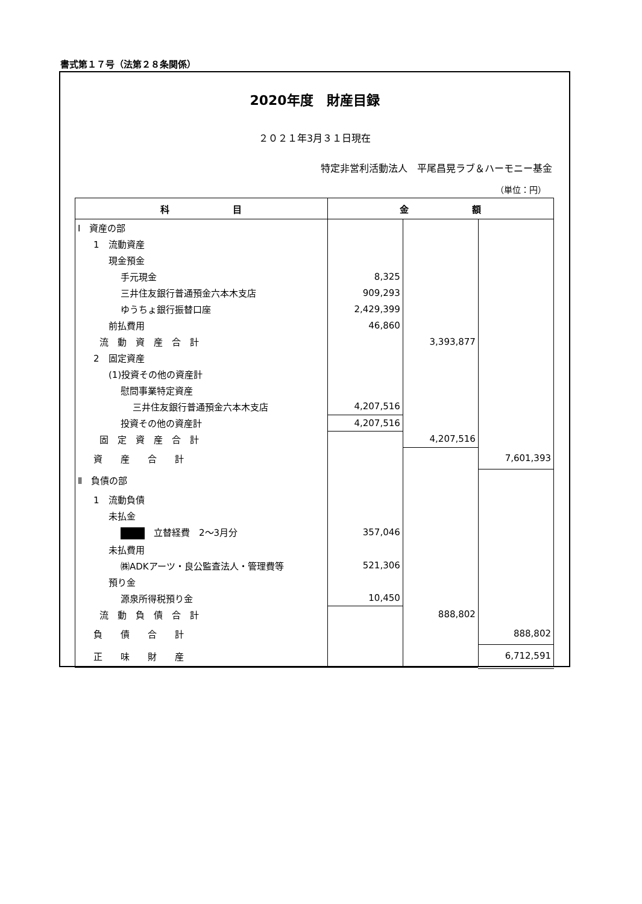書式第１７号（法第２８条関係）
2020年度　財産目録
２０２１年3月３１日現在
特定非営利活動法人　平尾昌晃ラブ＆ハーモニー基金
（単位：円）
| 科 目 | 金 額 | | |
| --- | --- | --- | --- |
| Ⅰ 資産の部 | | | |
| 1 流動資産 | | | |
| 現金預金 | | | |
| 手元現金 | 8,325 | | |
| 三井住友銀行普通預金六本木支店 | 909,293 | | |
| ゆうちょ銀行振替口座 | 2,429,399 | | |
| 前払費用 | 46,860 | | |
| 流 動 資 産 合 計 | | 3,393,877 | |
| 2 固定資産 | | | |
| (1)投資その他の資産計 | | | |
| 慰問事業特定資産 | | | |
| 三井住友銀行普通預金六本木支店 | 4,207,516 | | |
| 投資その他の資産計 | 4,207,516 | | |
| 固 定 資 産 合 計 | | 4,207,516 | |
| 資 産 合 計 | | | 7,601,393 |
| Ⅱ 負債の部 | | | |
| 1 流動負債 | | | |
| 未払金 | | | |
| 立替経費 2～3月分 | 357,046 | | |
| 未払費用 | | | |
| ㈱ADKアーツ・良公監査法人・管理費等 | 521,306 | | |
| 預り金 | | | |
| 源泉所得税預り金 | 10,450 | | |
| 流 動 負 債 合 計 | | 888,802 | |
| 負 債 合 計 | | | 888,802 |
| 正 味 財 産 | | | 6,712,591 |